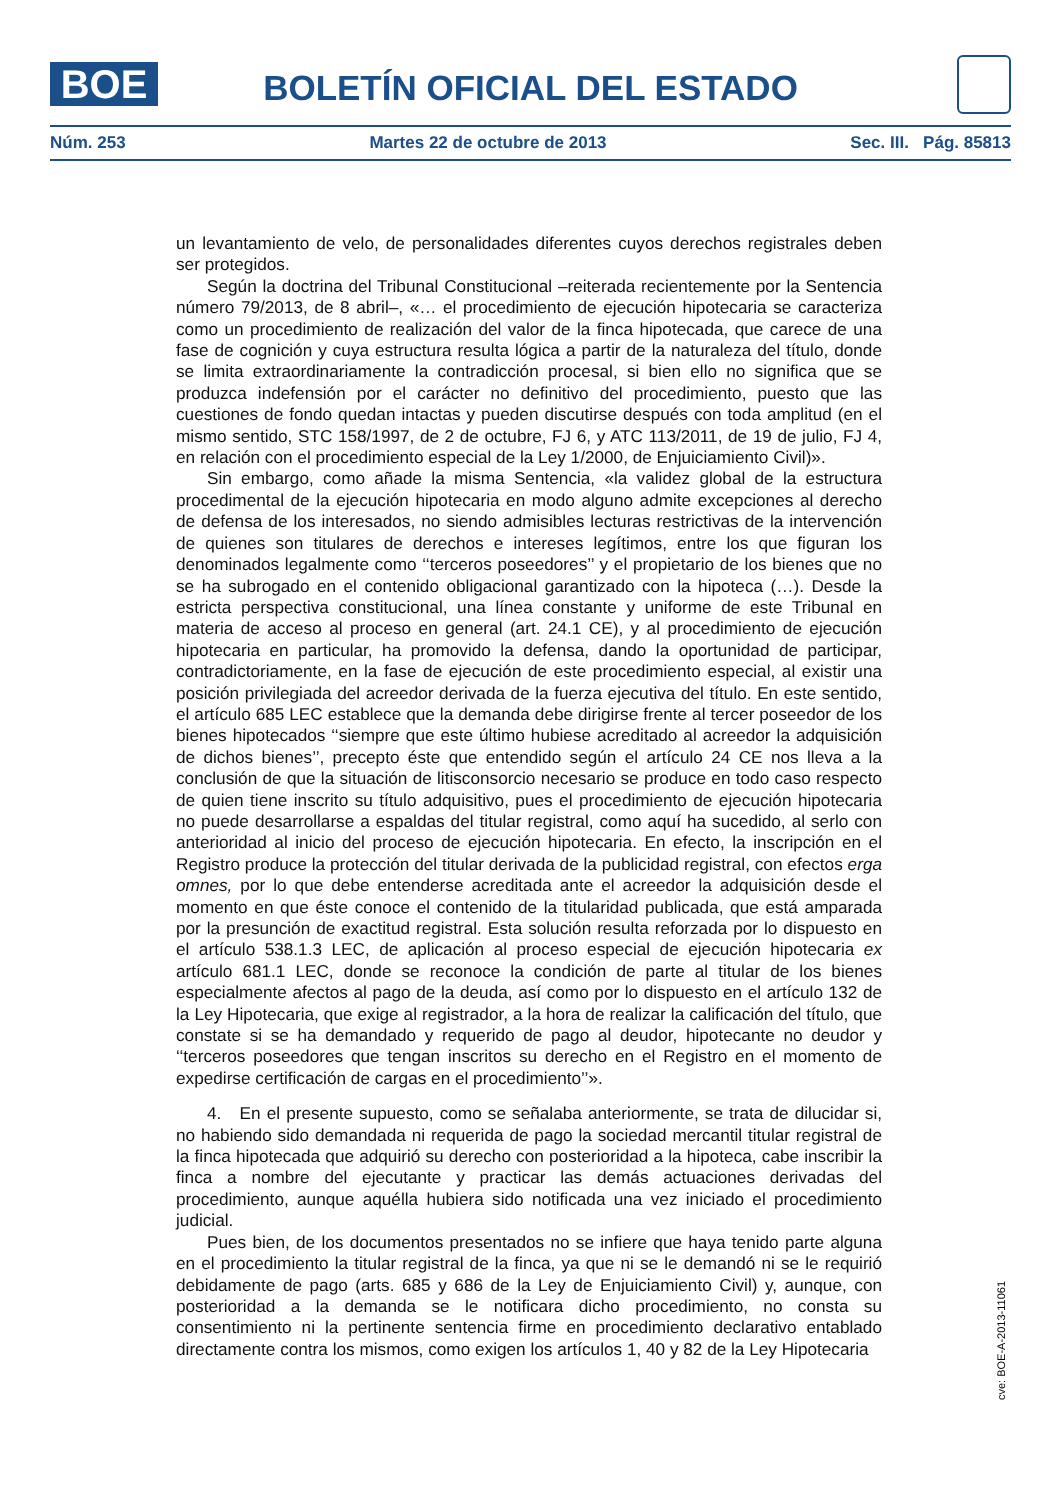BOE
BOLETÍN OFICIAL DEL ESTADO
Núm. 253 Martes 22 de octubre de 2013 Sec. III. Pág. 85813
un levantamiento de velo, de personalidades diferentes cuyos derechos registrales deben ser protegidos.
Según la doctrina del Tribunal Constitucional –reiterada recientemente por la Sentencia número 79/2013, de 8 abril–, «… el procedimiento de ejecución hipotecaria se caracteriza como un procedimiento de realización del valor de la finca hipotecada, que carece de una fase de cognición y cuya estructura resulta lógica a partir de la naturaleza del título, donde se limita extraordinariamente la contradicción procesal, si bien ello no significa que se produzca indefensión por el carácter no definitivo del procedimiento, puesto que las cuestiones de fondo quedan intactas y pueden discutirse después con toda amplitud (en el mismo sentido, STC 158/1997, de 2 de octubre, FJ 6, y ATC 113/2011, de 19 de julio, FJ 4, en relación con el procedimiento especial de la Ley 1/2000, de Enjuiciamiento Civil)».
Sin embargo, como añade la misma Sentencia, «la validez global de la estructura procedimental de la ejecución hipotecaria en modo alguno admite excepciones al derecho de defensa de los interesados, no siendo admisibles lecturas restrictivas de la intervención de quienes son titulares de derechos e intereses legítimos, entre los que figuran los denominados legalmente como ‘‘terceros poseedores’’ y el propietario de los bienes que no se ha subrogado en el contenido obligacional garantizado con la hipoteca (…). Desde la estricta perspectiva constitucional, una línea constante y uniforme de este Tribunal en materia de acceso al proceso en general (art. 24.1 CE), y al procedimiento de ejecución hipotecaria en particular, ha promovido la defensa, dando la oportunidad de participar, contradictoriamente, en la fase de ejecución de este procedimiento especial, al existir una posición privilegiada del acreedor derivada de la fuerza ejecutiva del título. En este sentido, el artículo 685 LEC establece que la demanda debe dirigirse frente al tercer poseedor de los bienes hipotecados ‘‘siempre que este último hubiese acreditado al acreedor la adquisición de dichos bienes’’, precepto éste que entendido según el artículo 24 CE nos lleva a la conclusión de que la situación de litisconsorcio necesario se produce en todo caso respecto de quien tiene inscrito su título adquisitivo, pues el procedimiento de ejecución hipotecaria no puede desarrollarse a espaldas del titular registral, como aquí ha sucedido, al serlo con anterioridad al inicio del proceso de ejecución hipotecaria. En efecto, la inscripción en el Registro produce la protección del titular derivada de la publicidad registral, con efectos erga omnes, por lo que debe entenderse acreditada ante el acreedor la adquisición desde el momento en que éste conoce el contenido de la titularidad publicada, que está amparada por la presunción de exactitud registral. Esta solución resulta reforzada por lo dispuesto en el artículo 538.1.3 LEC, de aplicación al proceso especial de ejecución hipotecaria ex artículo 681.1 LEC, donde se reconoce la condición de parte al titular de los bienes especialmente afectos al pago de la deuda, así como por lo dispuesto en el artículo 132 de la Ley Hipotecaria, que exige al registrador, a la hora de realizar la calificación del título, que constate si se ha demandado y requerido de pago al deudor, hipotecante no deudor y ‘‘terceros poseedores que tengan inscritos su derecho en el Registro en el momento de expedirse certificación de cargas en el procedimiento’’».
4. En el presente supuesto, como se señalaba anteriormente, se trata de dilucidar si, no habiendo sido demandada ni requerida de pago la sociedad mercantil titular registral de la finca hipotecada que adquirió su derecho con posterioridad a la hipoteca, cabe inscribir la finca a nombre del ejecutante y practicar las demás actuaciones derivadas del procedimiento, aunque aquélla hubiera sido notificada una vez iniciado el procedimiento judicial.
Pues bien, de los documentos presentados no se infiere que haya tenido parte alguna en el procedimiento la titular registral de la finca, ya que ni se le demandó ni se le requirió debidamente de pago (arts. 685 y 686 de la Ley de Enjuiciamiento Civil) y, aunque, con posterioridad a la demanda se le notificara dicho procedimiento, no consta su consentimiento ni la pertinente sentencia firme en procedimiento declarativo entablado directamente contra los mismos, como exigen los artículos 1, 40 y 82 de la Ley Hipotecaria
cve: BOE-A-2013-11061